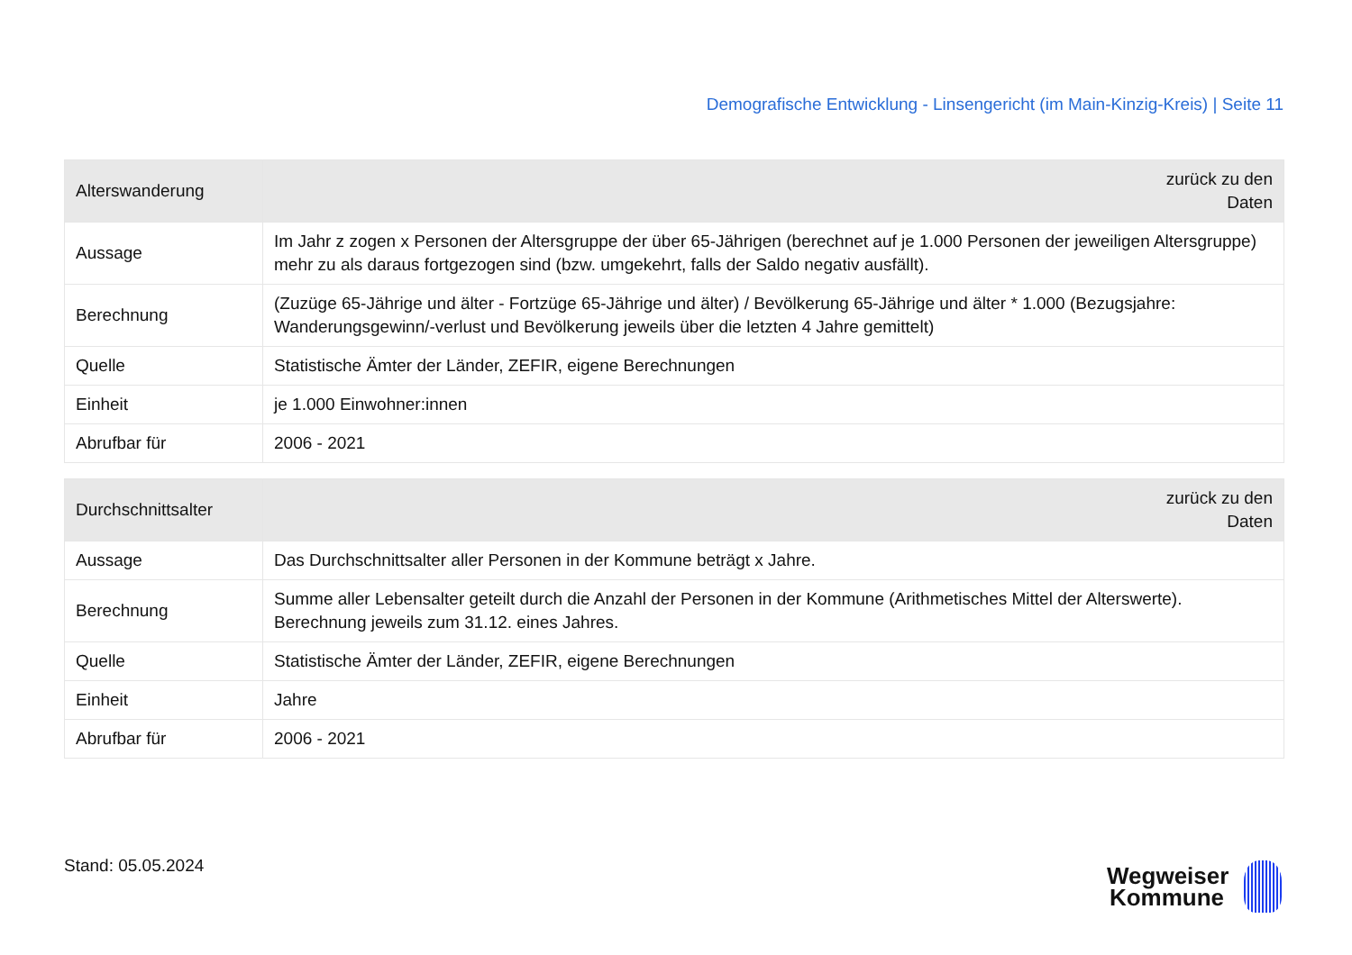Demografische Entwicklung - Linsengericht (im Main-Kinzig-Kreis) | Seite 11
| Alterswanderung | zurück zu den Daten |
| --- | --- |
| Aussage | Im Jahr z zogen x Personen der Altersgruppe der über 65-Jährigen (berechnet auf je 1.000 Personen der jeweiligen Altersgruppe) mehr zu als daraus fortgezogen sind (bzw. umgekehrt, falls der Saldo negativ ausfällt). |
| Berechnung | (Zuzüge 65-Jährige und älter - Fortzüge 65-Jährige und älter) / Bevölkerung 65-Jährige und älter * 1.000 (Bezugsjahre: Wanderungsgewinn/-verlust und Bevölkerung jeweils über die letzten 4 Jahre gemittelt) |
| Quelle | Statistische Ämter der Länder, ZEFIR, eigene Berechnungen |
| Einheit | je 1.000 Einwohner:innen |
| Abrufbar für | 2006 - 2021 |
| Durchschnittsalter | zurück zu den Daten |
| --- | --- |
| Aussage | Das Durchschnittsalter aller Personen in der Kommune beträgt x Jahre. |
| Berechnung | Summe aller Lebensalter geteilt durch die Anzahl der Personen in der Kommune (Arithmetisches Mittel der Alterswerte). Berechnung jeweils zum 31.12. eines Jahres. |
| Quelle | Statistische Ämter der Länder, ZEFIR, eigene Berechnungen |
| Einheit | Jahre |
| Abrufbar für | 2006 - 2021 |
Stand: 05.05.2024
Wegweiser
Kommune